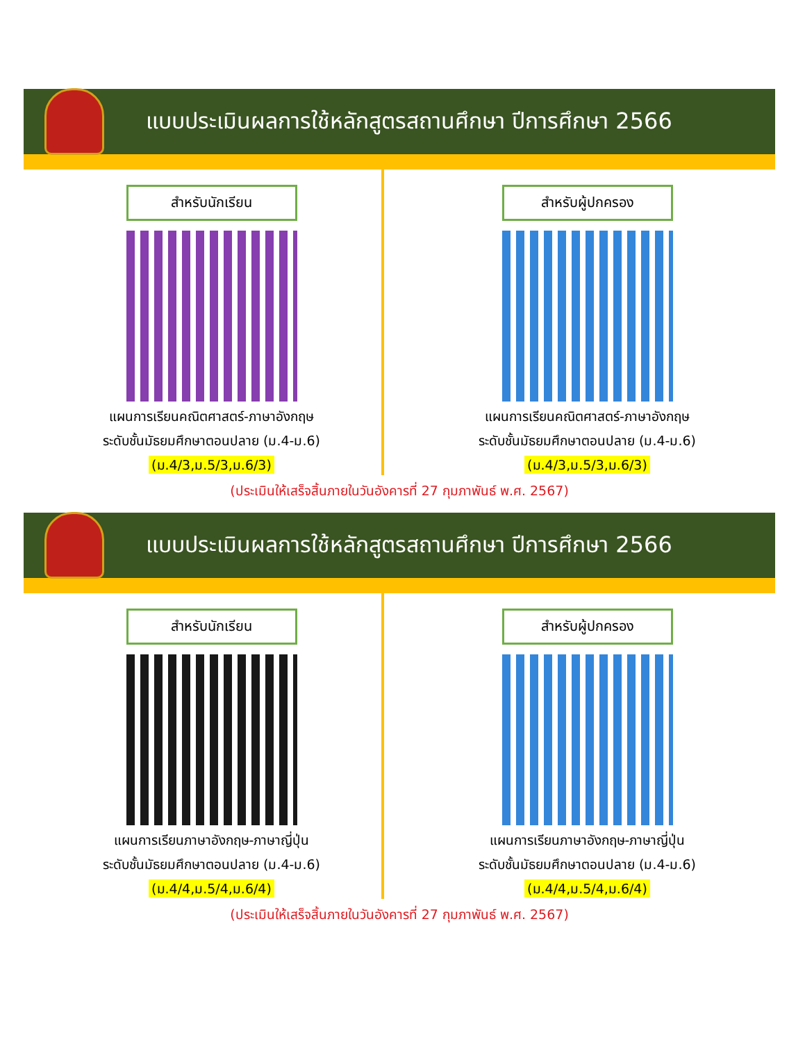แบบประเมินผลการใช้หลักสูตรสถานศึกษา ปีการศึกษา 2566
สำหรับนักเรียน
แผนการเรียนคณิตศาสตร์-ภาษาอังกฤษ
ระดับชั้นมัธยมศึกษาตอนปลาย (ม.4-ม.6)
(ม.4/3,ม.5/3,ม.6/3)
สำหรับผู้ปกครอง
แผนการเรียนคณิตศาสตร์-ภาษาอังกฤษ
ระดับชั้นมัธยมศึกษาตอนปลาย (ม.4-ม.6)
(ม.4/3,ม.5/3,ม.6/3)
(ประเมินให้เสร็จสิ้นภายในวันอังคารที่ 27 กุมภาพันธ์ พ.ศ. 2567)
แบบประเมินผลการใช้หลักสูตรสถานศึกษา ปีการศึกษา 2566
สำหรับนักเรียน
แผนการเรียนภาษาอังกฤษ-ภาษาญี่ปุ่น
ระดับชั้นมัธยมศึกษาตอนปลาย (ม.4-ม.6)
(ม.4/4,ม.5/4,ม.6/4)
สำหรับผู้ปกครอง
แผนการเรียนภาษาอังกฤษ-ภาษาญี่ปุ่น
ระดับชั้นมัธยมศึกษาตอนปลาย (ม.4-ม.6)
(ม.4/4,ม.5/4,ม.6/4)
(ประเมินให้เสร็จสิ้นภายในวันอังคารที่ 27 กุมภาพันธ์ พ.ศ. 2567)